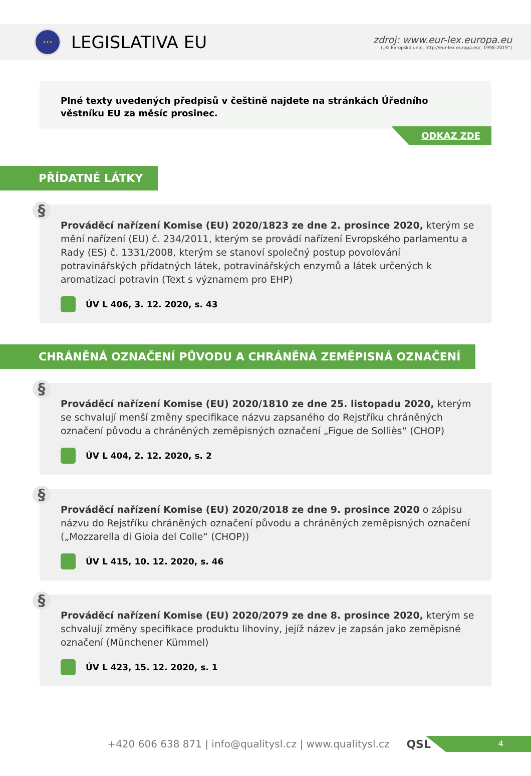★★★
LEGISLATIVA EU
zdroj: www.eur-lex.europa.eu
(„© Evropská unie, http://eur-lex.europa.eu/, 1998-2019“)
Plné texty uvedených předpisů v češtině najdete na stránkách Úředního věstníku EU za měsíc prosinec.
ODKAZ ZDE
PŘÍDATNÉ LÁTKY
§
Prováděcí nařízení Komise (EU) 2020/1823 ze dne 2. prosince 2020, kterým se mění nařízení (EU) č. 234/2011, kterým se provádí nařízení Evropského parlamentu a Rady (ES) č. 1331/2008, kterým se stanoví společný postup povolování potravinářských přídatných látek, potravinářských enzymů a látek určených k aromatizaci potravin (Text s významem pro EHP)
ÚV L 406, 3. 12. 2020, s. 43
CHRÁNĚNÁ OZNAČENÍ PŮVODU A CHRÁNĚNÁ ZEMĚPISNÁ OZNAČENÍ
§
Prováděcí nařízení Komise (EU) 2020/1810 ze dne 25. listopadu 2020, kterým se schvalují menší změny specifikace názvu zapsaného do Rejstříku chráněných označení původu a chráněných zeměpisných označení „Figue de Solliès“ (CHOP)
ÚV L 404, 2. 12. 2020, s. 2
§
Prováděcí nařízení Komise (EU) 2020/2018 ze dne 9. prosince 2020 o zápisu názvu do Rejstříku chráněných označení původu a chráněných zeměpisných označení („Mozzarella di Gioia del Colle“ (CHOP))
ÚV L 415, 10. 12. 2020, s. 46
§
Prováděcí nařízení Komise (EU) 2020/2079 ze dne 8. prosince 2020, kterým se schvalují změny specifikace produktu lihoviny, jejíž název je zapsán jako zeměpisné označení (Münchener Kümmel)
ÚV L 423, 15. 12. 2020, s. 1
+420 606 638 871 | info@qualitysl.cz | www.qualitysl.cz QSL
4